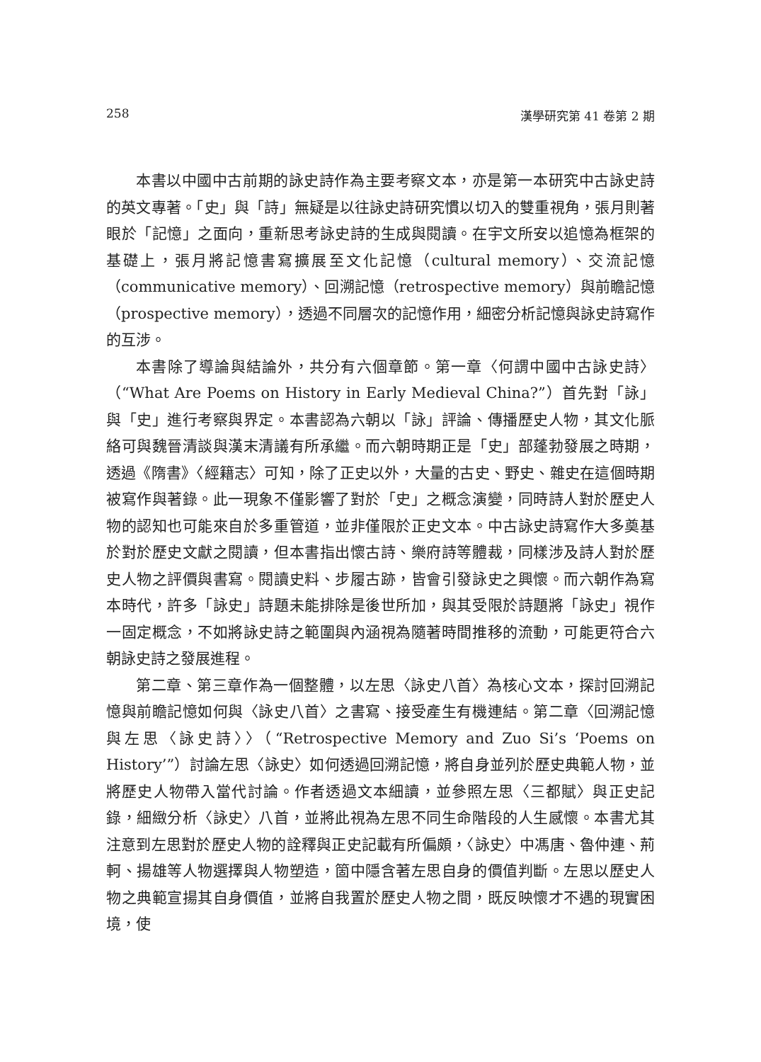258 漢學研究第 41 卷第 2 期
本書以中國中古前期的詠史詩作為主要考察文本，亦是第一本研究中古詠史詩的英文專著。「史」與「詩」無疑是以往詠史詩研究慣以切入的雙重視角，張月則著眼於「記憶」之面向，重新思考詠史詩的生成與閱讀。在宇文所安以追憶為框架的基礎上，張月將記憶書寫擴展至文化記憶（cultural memory）、交流記憶（communicative memory）、回溯記憶（retrospective memory）與前瞻記憶（prospective memory），透過不同層次的記憶作用，細密分析記憶與詠史詩寫作的互涉。
本書除了導論與結論外，共分有六個章節。第一章〈何謂中國中古詠史詩〉（“What Are Poems on History in Early Medieval China?”）首先對「詠」與「史」進行考察與界定。本書認為六朝以「詠」評論、傳播歷史人物，其文化脈絡可與魏晉清談與漢末清議有所承繼。而六朝時期正是「史」部蓬勃發展之時期，透過《隋書》〈經籍志〉可知，除了正史以外，大量的古史、野史、雜史在這個時期被寫作與著錄。此一現象不僅影響了對於「史」之概念演變，同時詩人對於歷史人物的認知也可能來自於多重管道，並非僅限於正史文本。中古詠史詩寫作大多奠基於對於歷史文獻之閱讀，但本書指出懷古詩、樂府詩等體裁，同樣涉及詩人對於歷史人物之評價與書寫。閱讀史料、步履古跡，皆會引發詠史之興懷。而六朝作為寫本時代，許多「詠史」詩題未能排除是後世所加，與其受限於詩題將「詠史」視作一固定概念，不如將詠史詩之範圍與內涵視為隨著時間推移的流動，可能更符合六朝詠史詩之發展進程。
第二章、第三章作為一個整體，以左思〈詠史八首〉為核心文本，探討回溯記憶與前瞻記憶如何與〈詠史八首〉之書寫、接受產生有機連結。第二章〈回溯記憶與左思〈詠史詩〉〉（“Retrospective Memory and Zuo Si’s ‘Poems on History’”）討論左思〈詠史〉如何透過回溯記憶，將自身並列於歷史典範人物，並將歷史人物帶入當代討論。作者透過文本細讀，並參照左思〈三都賦〉與正史記錄，細緻分析〈詠史〉八首，並將此視為左思不同生命階段的人生感懷。本書尤其注意到左思對於歷史人物的詮釋與正史記載有所偏頗，〈詠史〉中馮唐、魯仲連、荊軻、揚雄等人物選擇與人物塑造，箇中隱含著左思自身的價值判斷。左思以歷史人物之典範宣揚其自身價值，並將自我置於歷史人物之間，既反映懷才不遇的現實困境，使